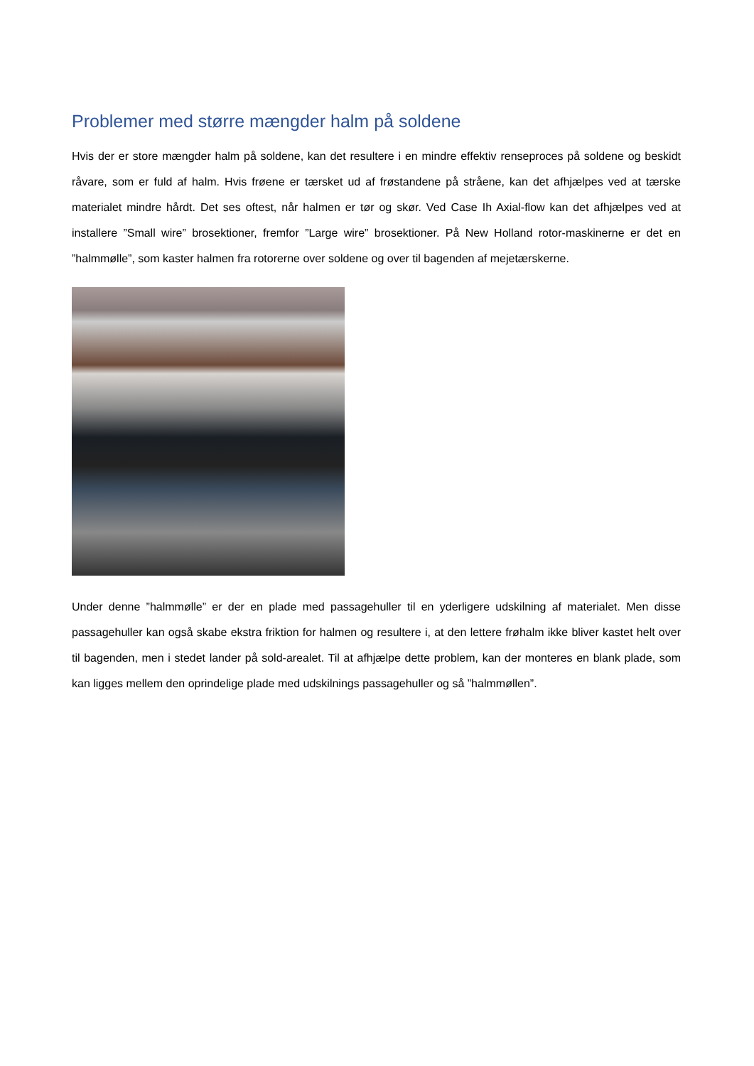Problemer med større mængder halm på soldene
Hvis der er store mængder halm på soldene, kan det resultere i en mindre effektiv renseproces på soldene og beskidt råvare, som er fuld af halm. Hvis frøene er tærsket ud af frøstandene på stråene, kan det afhjælpes ved at tærske materialet mindre hårdt. Det ses oftest, når halmen er tør og skør. Ved Case Ih Axial-flow kan det afhjælpes ved at installere ”Small wire” brosektioner, fremfor ”Large wire” brosektioner. På New Holland rotor-maskinerne er det en ”halmmølle”, som kaster halmen fra rotorerne over soldene og over til bagenden af mejetærskerne.
Under denne ”halmmølle” er der en plade med passagehuller til en yderligere udskilning af materialet. Men disse passagehuller kan også skabe ekstra friktion for halmen og resultere i, at den lettere frøhalm ikke bliver kastet helt over til bagenden, men i stedet lander på sold-arealet. Til at afhjælpe dette problem, kan der monteres en blank plade, som kan ligges mellem den oprindelige plade med udskilnings passagehuller og så ”halmmøllen”.